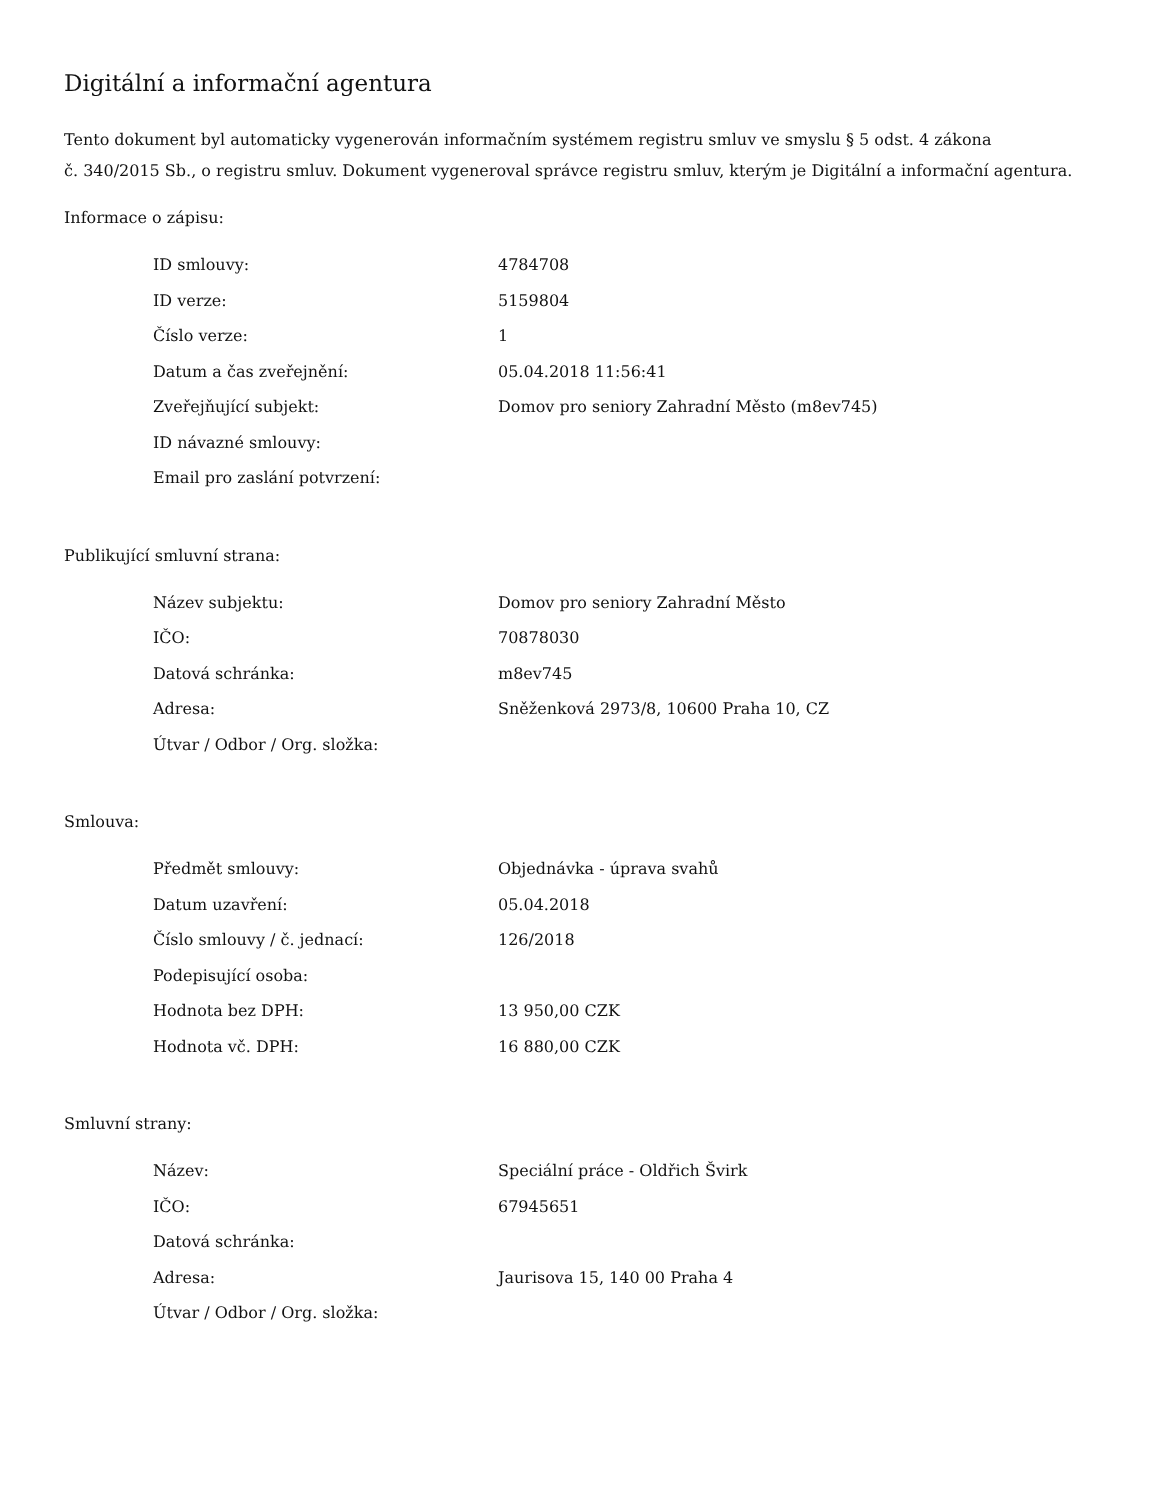Digitální a informační agentura
Tento dokument byl automaticky vygenerován informačním systémem registru smluv ve smyslu § 5 odst. 4 zákona
č. 340/2015 Sb., o registru smluv. Dokument vygeneroval správce registru smluv, kterým je Digitální a informační agentura.
Informace o zápisu:
| ID smlouvy: | 4784708 |
| ID verze: | 5159804 |
| Číslo verze: | 1 |
| Datum a čas zveřejnění: | 05.04.2018 11:56:41 |
| Zveřejňující subjekt: | Domov pro seniory Zahradní Město (m8ev745) |
| ID návazné smlouvy: | |
| Email pro zaslání potvrzení: | |
Publikující smluvní strana:
| Název subjektu: | Domov pro seniory Zahradní Město |
| IČO: | 70878030 |
| Datová schránka: | m8ev745 |
| Adresa: | Sněženková 2973/8, 10600 Praha 10, CZ |
| Útvar / Odbor / Org. složka: | |
Smlouva:
| Předmět smlouvy: | Objednávka - úprava svahů |
| Datum uzavření: | 05.04.2018 |
| Číslo smlouvy / č. jednací: | 126/2018 |
| Podepisující osoba: | |
| Hodnota bez DPH: | 13 950,00 CZK |
| Hodnota vč. DPH: | 16 880,00 CZK |
Smluvní strany:
| Název: | Speciální práce - Oldřich Švirk |
| IČO: | 67945651 |
| Datová schránka: | |
| Adresa: | Jaurisova 15, 140 00 Praha 4 |
| Útvar / Odbor / Org. složka: | |